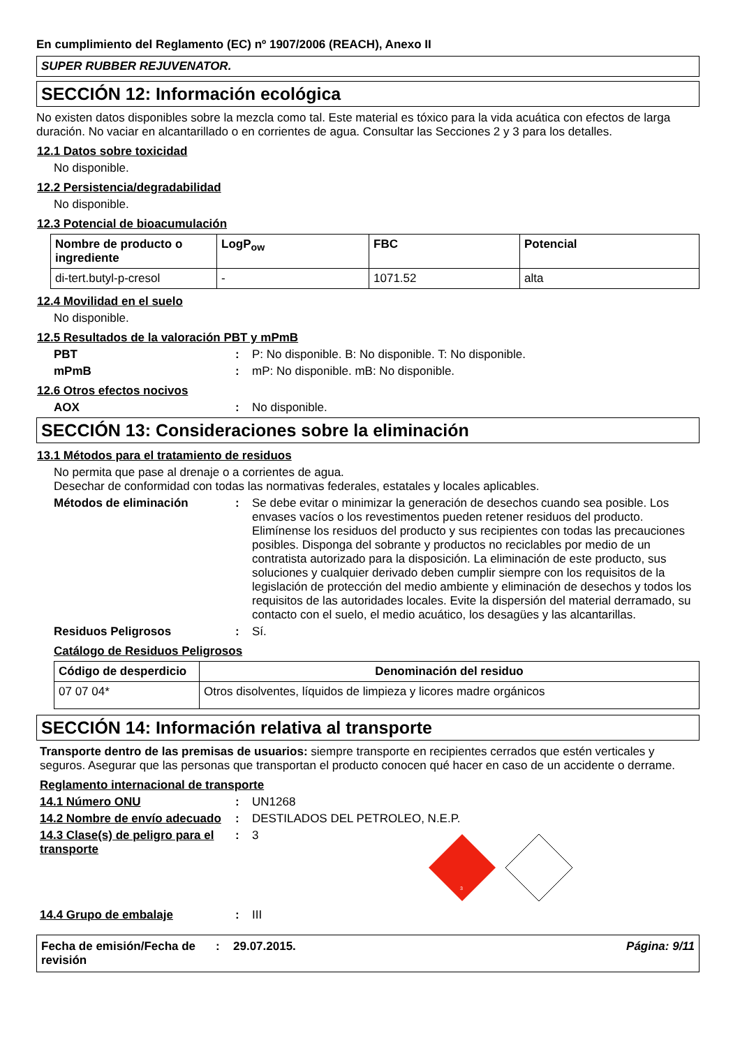En cumplimiento del Reglamento (EC) nº 1907/2006 (REACH), Anexo II
SUPER RUBBER REJUVENATOR.
SECCIÓN 12: Información ecológica
No existen datos disponibles sobre la mezcla como tal. Este material es tóxico para la vida acuática con efectos de larga duración. No vaciar en alcantarillado o en corrientes de agua. Consultar las Secciones 2 y 3 para los detalles.
12.1 Datos sobre toxicidad
No disponible.
12.2 Persistencia/degradabilidad
No disponible.
12.3 Potencial de bioacumulación
| Nombre de producto o ingrediente | LogP<sub>ow</sub> | FBC | Potencial |
| --- | --- | --- | --- |
| di-tert.butyl-p-cresol | - | 1071.52 | alta |
12.4 Movilidad en el suelo
No disponible.
12.5 Resultados de la valoración PBT y mPmB
PBT : P: No disponible. B: No disponible. T: No disponible.
mPmB : mP: No disponible. mB: No disponible.
12.6 Otros efectos nocivos
AOX : No disponible.
SECCIÓN 13: Consideraciones sobre la eliminación
13.1 Métodos para el tratamiento de residuos
No permita que pase al drenaje o a corrientes de agua.
Desechar de conformidad con todas las normativas federales, estatales y locales aplicables.
Métodos de eliminación : Se debe evitar o minimizar la generación de desechos cuando sea posible. Los envases vacíos o los revestimentos pueden retener residuos del producto. Elimínense los residuos del producto y sus recipientes con todas las precauciones posibles. Disponga del sobrante y productos no reciclables por medio de un contratista autorizado para la disposición. La eliminación de este producto, sus soluciones y cualquier derivado deben cumplir siempre con los requisitos de la legislación de protección del medio ambiente y eliminación de desechos y todos los requisitos de las autoridades locales. Evite la dispersión del material derramado, su contacto con el suelo, el medio acuático, los desagües y las alcantarillas.
Residuos Peligrosos : Sí.
Catálogo de Residuos Peligrosos
| Código de desperdicio | Denominación del residuo |
| --- | --- |
| 07 07 04* | Otros disolventes, líquidos de limpieza y licores madre orgánicos |
SECCIÓN 14: Información relativa al transporte
Transporte dentro de las premisas de usuarios: siempre transporte en recipientes cerrados que estén verticales y seguros. Asegurar que las personas que transportan el producto conocen qué hacer en caso de un accidente o derrame.
Reglamento internacional de transporte
14.1 Número ONU : UN1268
14.2 Nombre de envío adecuado
: DESTILADOS DEL PETROLEO, N.E.P.
14.3 Clase(s) de peligro para el transporte
: 3
3
14.4 Grupo de embalaje : III
Fecha de emisión/Fecha de revisión
: 29.07.2015. Página: 9/11